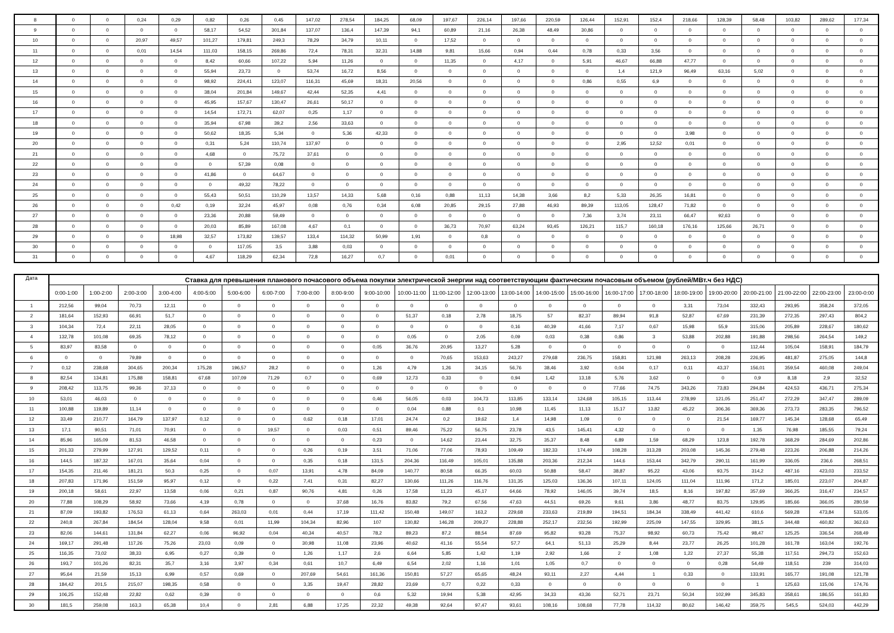| 8 | 0 | 0 | 0,24 | 0,29 | 0,82 | 0,26 | 0,45 | 147,02 | 278,54 | 184,25 | 68,09 | 197,67 | 226,14 | 197,66 | 220,59 | 126,44 | 152,91 | 152,4 | 218,66 | 128,39 | 58,48 | 103,82 | 289,62 | 177,34 |
| 9 | 0 | 0 | 0 | 0 | 58,17 | 54,52 | 301,84 | 137,07 | 136,4 | 147,39 | 94,1 | 60,89 | 21,16 | 26,38 | 48,49 | 30,86 | 0 | 0 | 0 | 0 | 0 | 0 | 0 | 0 |
| 10 | 0 | 0 | 20,97 | 49,57 | 101,27 | 179,81 | 249,3 | 78,29 | 34,79 | 10,11 | 0 | 17,52 | 0 | 0 | 0 | 0 | 0 | 0 | 0 | 0 | 0 | 0 | 0 | 0 |
| 11 | 0 | 0 | 0,01 | 14,54 | 111,03 | 158,15 | 269,86 | 72,4 | 78,31 | 32,31 | 14,88 | 9,81 | 15,66 | 0,94 | 0,44 | 0,78 | 0,33 | 3,56 | 0 | 0 | 0 | 0 | 0 | 0 |
| 12 | 0 | 0 | 0 | 0 | 8,42 | 60,66 | 107,22 | 5,94 | 11,26 | 0 | 0 | 11,35 | 0 | 4,17 | 0 | 5,91 | 46,67 | 66,88 | 47,77 | 0 | 0 | 0 | 0 | 0 |
| 13 | 0 | 0 | 0 | 0 | 55,94 | 23,73 | 0 | 53,74 | 16,72 | 8,56 | 0 | 0 | 0 | 0 | 0 | 0 | 1,4 | 121,9 | 96,49 | 63,16 | 5,02 | 0 | 0 | 0 |
| 14 | 0 | 0 | 0 | 0 | 98,92 | 224,41 | 123,07 | 116,31 | 45,69 | 18,31 | 20,56 | 0 | 0 | 0 | 0 | 0,86 | 0,55 | 6,9 | 0 | 0 | 0 | 0 | 0 | 0 |
| 15 | 0 | 0 | 0 | 0 | 38,04 | 201,84 | 149,67 | 42,44 | 52,35 | 4,41 | 0 | 0 | 0 | 0 | 0 | 0 | 0 | 0 | 0 | 0 | 0 | 0 | 0 | 0 |
| 16 | 0 | 0 | 0 | 0 | 45,95 | 157,67 | 130,47 | 26,61 | 50,17 | 0 | 0 | 0 | 0 | 0 | 0 | 0 | 0 | 0 | 0 | 0 | 0 | 0 | 0 | 0 |
| 17 | 0 | 0 | 0 | 0 | 14,54 | 172,71 | 62,07 | 0,25 | 1,17 | 0 | 0 | 0 | 0 | 0 | 0 | 0 | 0 | 0 | 0 | 0 | 0 | 0 | 0 | 0 |
| 18 | 0 | 0 | 0 | 0 | 35,94 | 67,98 | 39,2 | 2,56 | 33,63 | 0 | 0 | 0 | 0 | 0 | 0 | 0 | 0 | 0 | 0 | 0 | 0 | 0 | 0 | 0 |
| 19 | 0 | 0 | 0 | 0 | 50,62 | 18,35 | 5,34 | 0 | 5,36 | 42,33 | 0 | 0 | 0 | 0 | 0 | 0 | 0 | 0 | 3,98 | 0 | 0 | 0 | 0 | 0 |
| 20 | 0 | 0 | 0 | 0 | 0,31 | 5,24 | 110,74 | 137,97 | 0 | 0 | 0 | 0 | 0 | 0 | 0 | 0 | 2,95 | 12,52 | 0,01 | 0 | 0 | 0 | 0 | 0 |
| 21 | 0 | 0 | 0 | 0 | 4,68 | 0 | 75,72 | 37,61 | 0 | 0 | 0 | 0 | 0 | 0 | 0 | 0 | 0 | 0 | 0 | 0 | 0 | 0 | 0 | 0 |
| 22 | 0 | 0 | 0 | 0 | 0 | 57,39 | 0,08 | 0 | 0 | 0 | 0 | 0 | 0 | 0 | 0 | 0 | 0 | 0 | 0 | 0 | 0 | 0 | 0 | 0 |
| 23 | 0 | 0 | 0 | 0 | 41,86 | 0 | 64,67 | 0 | 0 | 0 | 0 | 0 | 0 | 0 | 0 | 0 | 0 | 0 | 0 | 0 | 0 | 0 | 0 | 0 |
| 24 | 0 | 0 | 0 | 0 | 0 | 49,32 | 78,22 | 0 | 0 | 0 | 0 | 0 | 0 | 0 | 0 | 0 | 0 | 0 | 0 | 0 | 0 | 0 | 0 | 0 |
| 25 | 0 | 0 | 0 | 0 | 55,43 | 50,51 | 110,29 | 13,57 | 14,33 | 5,68 | 0,16 | 0,88 | 11,13 | 14,38 | 3,66 | 8,2 | 5,33 | 26,35 | 16,81 | 0 | 0 | 0 | 0 | 0 |
| 26 | 0 | 0 | 0 | 0,42 | 0,19 | 32,24 | 45,97 | 0,08 | 0,76 | 0,34 | 6,08 | 20,85 | 29,15 | 27,88 | 46,93 | 89,39 | 113,05 | 128,47 | 71,82 | 0 | 0 | 0 | 0 | 0 |
| 27 | 0 | 0 | 0 | 0 | 23,36 | 20,88 | 59,49 | 0 | 0 | 0 | 0 | 0 | 0 | 0 | 0 | 7,36 | 3,74 | 23,11 | 66,47 | 92,63 | 0 | 0 | 0 | 0 |
| 28 | 0 | 0 | 0 | 0 | 20,03 | 85,89 | 167,08 | 4,67 | 0,1 | 0 | 0 | 36,73 | 70,97 | 63,24 | 93,45 | 126,21 | 115,7 | 160,18 | 176,16 | 125,66 | 26,71 | 0 | 0 | 0 |
| 29 | 0 | 0 | 0 | 18,98 | 32,57 | 173,82 | 139,57 | 133,4 | 114,32 | 50,99 | 1,91 | 0 | 0,8 | 0 | 0 | 0 | 0 | 0 | 0 | 0 | 0 | 0 | 0 | 0 |
| 30 | 0 | 0 | 0 | 0 | 0 | 117,05 | 3,5 | 3,88 | 0,03 | 0 | 0 | 0 | 0 | 0 | 0 | 0 | 0 | 0 | 0 | 0 | 0 | 0 | 0 | 0 |
| 31 | 0 | 0 | 0 | 0 | 4,67 | 118,29 | 62,34 | 72,8 | 16,27 | 0,7 | 0 | 0,01 | 0 | 0 | 0 | 0 | 0 | 0 | 0 | 0 | 0 | 0 | 0 | 0 |
| Дата | Ставка для превышения планового почасового объема покупки электрической энергии над соответствующим фактическим почасовым объемом (рублей/МВт.ч без НДС) | | | | | | | | | | | | | | | | | | | | | | | |
| --- | --- | --- | --- | --- | --- | --- | --- | --- | --- | --- | --- | --- | --- | --- | --- | --- | --- | --- | --- | --- | --- | --- | --- | --- |
| | 0:00-1:00 | 1:00-2:00 | 2:00-3:00 | 3:00-4:00 | 4:00-5:00 | 5:00-6:00 | 6:00-7:00 | 7:00-8:00 | 8:00-9:00 | 9:00-10:00 | 10:00-11:00 | 11:00-12:00 | 12:00-13:00 | 13:00-14:00 | 14:00-15:00 | 15:00-16:00 | 16:00-17:00 | 17:00-18:00 | 18:00-19:00 | 19:00-20:00 | 20:00-21:00 | 21:00-22:00 | 22:00-23:00 | 23:00-0:00 |
| 1 | 212,56 | 99,04 | 70,73 | 12,11 | 0 | 0 | 0 | 0 | 0 | 0 | 0 | 0 | 0 | 0 | 0 | 0 | 0 | 0 | 3,31 | 73,04 | 332,43 | 293,95 | 358,24 | 372,05 |
| 2 | 181,64 | 152,93 | 66,91 | 51,7 | 0 | 0 | 0 | 0 | 0 | 0 | 51,37 | 0,18 | 2,78 | 18,75 | 57 | 82,37 | 89,94 | 91,8 | 52,87 | 67,69 | 231,39 | 272,35 | 297,43 | 804,2 |
| 3 | 104,34 | 72,4 | 22,11 | 28,05 | 0 | 0 | 0 | 0 | 0 | 0 | 0 | 0 | 0 | 0,16 | 40,39 | 41,66 | 7,17 | 0,67 | 15,98 | 55,9 | 315,06 | 205,89 | 228,67 | 180,62 |
| 4 | 132,78 | 101,08 | 69,35 | 78,12 | 0 | 0 | 0 | 0 | 0 | 0 | 0,05 | 0 | 2,05 | 0,09 | 0,03 | 0,38 | 0,86 | 3 | 53,88 | 202,88 | 191,88 | 298,56 | 264,54 | 149,2 |
| 5 | 83,97 | 83,58 | 0 | 0 | 0 | 0 | 0 | 0 | 0 | 0,05 | 36,76 | 20,95 | 13,27 | 5,28 | 0 | 0 | 0 | 0 | 0 | 0 | 112,44 | 105,04 | 158,91 | 184,79 |
| 6 | 0 | 0 | 79,89 | 0 | 0 | 0 | 0 | 0 | 0 | 0 | 0 | 70,65 | 153,63 | 243,27 | 279,68 | 236,75 | 158,81 | 121,98 | 263,13 | 208,28 | 226,95 | 481,87 | 275,05 | 144,8 |
| 7 | 0,12 | 238,68 | 304,65 | 200,34 | 175,28 | 196,57 | 28,2 | 0 | 0 | 1,26 | 4,79 | 1,26 | 34,15 | 56,76 | 38,46 | 3,92 | 0,04 | 0,17 | 0,11 | 43,37 | 156,01 | 359,54 | 460,08 | 249,04 |
| 8 | 82,54 | 134,81 | 175,88 | 158,81 | 67,68 | 107,09 | 71,29 | 0,7 | 0 | 0,69 | 12,73 | 0,33 | 0 | 0,94 | 1,42 | 13,18 | 5,76 | 3,62 | 0 | 0 | 0,9 | 8,18 | 2,9 | 32,52 |
| 9 | 208,42 | 113,75 | 99,36 | 37,13 | 0 | 0 | 0 | 0 | 0 | 0 | 0 | 0 | 0 | 0 | 0 | 0 | 77,66 | 74,75 | 343,26 | 73,83 | 294,84 | 424,53 | 436,71 | 275,34 |
| 10 | 53,01 | 46,03 | 0 | 0 | 0 | 0 | 0 | 0 | 0 | 0,46 | 56,05 | 0,03 | 104,73 | 113,85 | 133,14 | 124,68 | 105,15 | 113,44 | 278,99 | 121,05 | 251,47 | 272,29 | 347,47 | 289,09 |
| 11 | 100,88 | 119,89 | 11,14 | 0 | 0 | 0 | 0 | 0 | 0 | 0 | 0,04 | 0,88 | 0,1 | 10,98 | 11,45 | 11,13 | 15,17 | 13,82 | 45,22 | 306,36 | 369,36 | 273,73 | 283,35 | 796,52 |
| 12 | 33,49 | 210,77 | 164,79 | 137,97 | 0,12 | 0 | 0 | 0,62 | 0,18 | 17,01 | 24,74 | 0,2 | 19,62 | 1,4 | 14,98 | 1,09 | 0 | 0 | 0 | 21,54 | 169,77 | 145,34 | 128,68 | 65,49 |
| 13 | 17,1 | 90,51 | 71,01 | 70,91 | 0 | 0 | 19,57 | 0 | 0,03 | 0,51 | 89,46 | 75,22 | 56,75 | 23,78 | 43,5 | 145,41 | 4,32 | 0 | 0 | 0 | 1,35 | 76,98 | 185,55 | 79,24 |
| 14 | 85,96 | 165,09 | 81,53 | 46,58 | 0 | 0 | 0 | 0 | 0 | 0,23 | 0 | 14,62 | 23,44 | 32,75 | 35,37 | 8,48 | 6,89 | 1,59 | 68,29 | 123,8 | 192,78 | 368,29 | 284,69 | 202,86 |
| 15 | 201,33 | 279,99 | 127,91 | 129,52 | 0,11 | 0 | 0 | 0,26 | 0,19 | 3,51 | 71,06 | 77,06 | 78,93 | 109,49 | 182,33 | 174,49 | 108,28 | 313,28 | 203,08 | 145,36 | 279,48 | 223,26 | 206,88 | 214,26 |
| 16 | 144,5 | 187,32 | 167,01 | 35,64 | 0,04 | 0 | 0 | 0,35 | 0,18 | 131,5 | 204,36 | 116,49 | 105,01 | 135,88 | 203,36 | 212,34 | 144,6 | 153,44 | 342,79 | 290,11 | 161,99 | 336,05 | 236,6 | 268,51 |
| 17 | 154,35 | 211,46 | 181,21 | 50,3 | 0,25 | 0 | 0,07 | 13,91 | 4,78 | 84,09 | 140,77 | 80,58 | 66,35 | 60,03 | 50,88 | 58,47 | 38,87 | 95,22 | 43,06 | 93,75 | 314,2 | 487,16 | 423,03 | 233,52 |
| 18 | 207,83 | 171,96 | 151,59 | 95,97 | 0,12 | 0 | 0,22 | 7,41 | 0,31 | 82,27 | 130,66 | 111,26 | 116,76 | 131,35 | 125,03 | 136,36 | 107,11 | 124,05 | 111,04 | 111,96 | 171,2 | 185,01 | 223,07 | 204,87 |
| 19 | 200,18 | 58,61 | 22,97 | 13,58 | 0,06 | 0,21 | 0,87 | 90,76 | 4,81 | 0,26 | 17,58 | 11,23 | 45,17 | 64,66 | 78,92 | 146,05 | 39,74 | 18,5 | 8,16 | 197,82 | 357,69 | 366,25 | 316,47 | 234,57 |
| 20 | 77,88 | 108,29 | 58,92 | 73,66 | 4,19 | 0,78 | 0 | 0 | 37,68 | 16,76 | 83,82 | 79,2 | 67,56 | 47,63 | 44,51 | 69,26 | 9,61 | 3,86 | 48,77 | 83,75 | 129,95 | 185,66 | 366,05 | 280,59 |
| 21 | 87,09 | 193,82 | 176,53 | 61,13 | 0,64 | 263,03 | 0,01 | 0,44 | 17,19 | 111,42 | 150,48 | 149,07 | 163,2 | 229,68 | 233,63 | 219,89 | 194,51 | 184,34 | 338,49 | 441,42 | 610,6 | 569,28 | 473,84 | 533,05 |
| 22 | 240,8 | 267,84 | 184,54 | 128,04 | 9,58 | 0,01 | 11,99 | 104,34 | 82,96 | 107 | 130,82 | 146,28 | 209,27 | 228,88 | 252,17 | 232,56 | 192,99 | 225,09 | 147,55 | 329,95 | 381,5 | 344,48 | 460,82 | 362,63 |
| 23 | 82,06 | 144,61 | 131,84 | 62,27 | 0,06 | 96,92 | 0,04 | 40,34 | 40,57 | 78,2 | 89,23 | 87,2 | 88,54 | 87,69 | 95,82 | 93,28 | 75,37 | 98,92 | 60,73 | 75,42 | 98,47 | 125,25 | 336,54 | 268,49 |
| 24 | 169,17 | 291,48 | 117,26 | 75,26 | 23,03 | 0,09 | 0 | 30,98 | 11,08 | 23,96 | 40,62 | 41,16 | 55,54 | 57,7 | 64,1 | 51,13 | 25,29 | 8,44 | 23,77 | 26,25 | 101,28 | 161,78 | 163,04 | 192,76 |
| 25 | 116,35 | 73,02 | 38,33 | 6,95 | 0,27 | 0,39 | 0 | 1,26 | 1,17 | 2,6 | 6,64 | 5,85 | 1,42 | 1,19 | 2,92 | 1,66 | 2 | 1,08 | 1,22 | 27,37 | 55,38 | 117,51 | 294,73 | 152,63 |
| 26 | 193,7 | 101,26 | 82,31 | 35,7 | 3,16 | 3,97 | 0,34 | 0,61 | 10,7 | 6,49 | 6,54 | 2,02 | 1,16 | 1,01 | 1,05 | 0,7 | 0 | 0 | 0 | 0,28 | 54,49 | 118,51 | 239 | 314,03 |
| 27 | 95,64 | 21,59 | 15,13 | 6,99 | 0,57 | 0,69 | 0 | 207,69 | 54,61 | 161,36 | 150,81 | 57,27 | 65,65 | 48,24 | 93,11 | 2,27 | 4,44 | 1 | 0,33 | 0 | 133,91 | 165,77 | 191,08 | 121,78 |
| 28 | 184,42 | 201,5 | 215,07 | 198,35 | 0,58 | 0 | 0 | 3,35 | 19,47 | 28,82 | 23,69 | 0,77 | 0,22 | 0,33 | 0 | 0 | 0 | 0 | 0 | 0 | 1 | 125,63 | 115,06 | 174,76 |
| 29 | 106,25 | 152,48 | 22,82 | 0,62 | 0,39 | 0 | 0 | 0 | 0 | 0,6 | 5,32 | 19,94 | 5,38 | 42,95 | 34,33 | 43,36 | 52,71 | 23,71 | 50,34 | 102,99 | 345,83 | 358,61 | 186,55 | 161,83 |
| 30 | 181,5 | 259,08 | 163,3 | 65,38 | 10,4 | 0 | 2,81 | 6,88 | 17,25 | 22,32 | 49,38 | 92,64 | 97,47 | 93,61 | 108,16 | 108,68 | 77,78 | 114,32 | 80,62 | 146,42 | 359,75 | 545,5 | 524,03 | 442,29 |